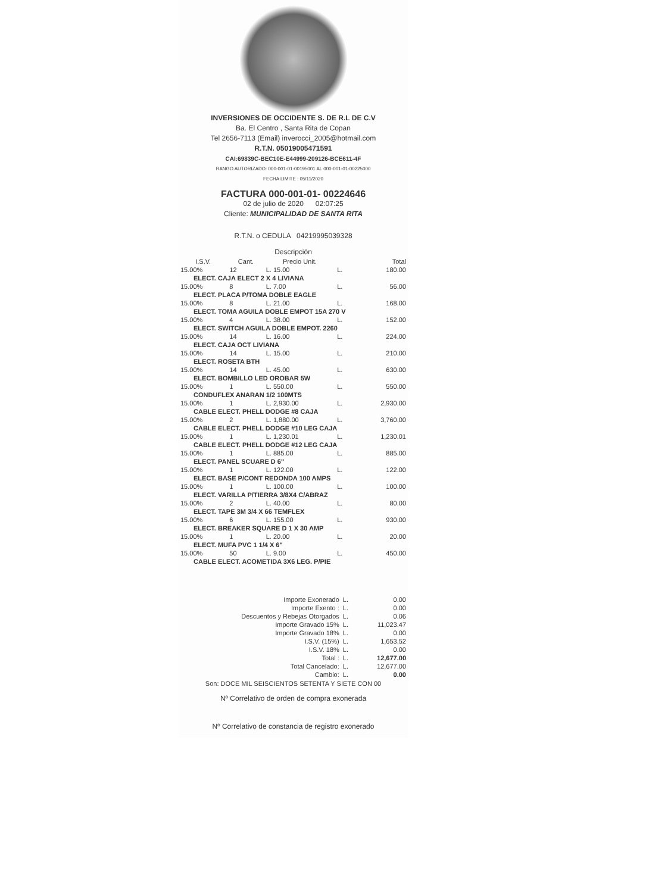INVERSIONES DE OCCIDENTE S. DE R.L DE C.V
Ba. El Centro , Santa Rita de Copan
Tel 2656-7113 (Email) inverocci_2005@hotmail.com
R.T.N. 05019005471591
CAI:69839C-BEC10E-E44999-209126-BCE611-4F
RANGO AUTORIZADO: 000-001-01-00195001 AL 000-001-01-00225000
FECHA LIMITE : 05/11/2020
FACTURA 000-001-01- 00224646
02 de julio de 2020 02:07:25
Cliente: MUNICIPALIDAD DE SANTA RITA
R.T.N. o CEDULA 04219995039328
Descripción
| I.S.V. | Cant. | Precio Unit. | | Total |
| --- | --- | --- | --- | --- |
| 15.00% | 12 | L. 15.00 | L. | 180.00 |
| ELECT. CAJA ELECT 2 X 4 LIVIANA | | | | |
| 15.00% | 8 | L. 7.00 | L. | 56.00 |
| ELECT. PLACA P/TOMA DOBLE EAGLE | | | | |
| 15.00% | 8 | L. 21.00 | L. | 168.00 |
| ELECT. TOMA AGUILA DOBLE EMPOT 15A 270 V | | | | |
| 15.00% | 4 | L. 38.00 | L. | 152.00 |
| ELECT. SWITCH AGUILA DOBLE EMPOT. 2260 | | | | |
| 15.00% | 14 | L. 16.00 | L. | 224.00 |
| ELECT. CAJA OCT LIVIANA | | | | |
| 15.00% | 14 | L. 15.00 | L. | 210.00 |
| ELECT. ROSETA BTH | | | | |
| 15.00% | 14 | L. 45.00 | L. | 630.00 |
| ELECT. BOMBILLO LED OROBAR 5W | | | | |
| 15.00% | 1 | L. 550.00 | L. | 550.00 |
| CONDUFLEX ANARAN 1/2 100MTS | | | | |
| 15.00% | 1 | L. 2,930.00 | L. | 2,930.00 |
| CABLE ELECT. PHELL DODGE #8 CAJA | | | | |
| 15.00% | 2 | L. 1,880.00 | L. | 3,760.00 |
| CABLE ELECT. PHELL DODGE #10 LEG CAJA | | | | |
| 15.00% | 1 | L. 1,230.01 | L. | 1,230.01 |
| CABLE ELECT. PHELL DODGE #12 LEG CAJA | | | | |
| 15.00% | 1 | L. 885.00 | L. | 885.00 |
| ELECT. PANEL SCUARE D 6" | | | | |
| 15.00% | 1 | L. 122.00 | L. | 122.00 |
| ELECT. BASE P/CONT REDONDA 100 AMPS | | | | |
| 15.00% | 1 | L. 100.00 | L. | 100.00 |
| ELECT. VARILLA P/TIERRA 3/8X4 C/ABRAZ | | | | |
| 15.00% | 2 | L. 40.00 | L. | 80.00 |
| ELECT. TAPE 3M 3/4 X 66 TEMFLEX | | | | |
| 15.00% | 6 | L. 155.00 | L. | 930.00 |
| ELECT. BREAKER SQUARE D 1 X 30 AMP | | | | |
| 15.00% | 1 | L. 20.00 | L. | 20.00 |
| ELECT. MUFA PVC 1 1/4 X 6" | | | | |
| 15.00% | 50 | L. 9.00 | L. | 450.00 |
| CABLE ELECT. ACOMETIDA 3X6 LEG. P/PIE | | | | |
| Importe Exonerado | L. | 0.00 |
| Importe Exento : | L. | 0.00 |
| Descuentos y Rebejas Otorgados | L. | 0.06 |
| Importe Gravado 15% | L. | 11,023.47 |
| Importe Gravado 18% | L. | 0.00 |
| I.S.V. (15%) | L. | 1,653.52 |
| I.S.V. 18% | L. | 0.00 |
| Total : | L. | 12,677.00 |
| Total Cancelado: | L. | 12,677.00 |
| Cambio: | L. | 0.00 |
Son: DOCE MIL SEISCIENTOS SETENTA Y SIETE CON 00
Nº Correlativo de orden de compra exonerada
Nº Correlativo de constancia de registro exonerado